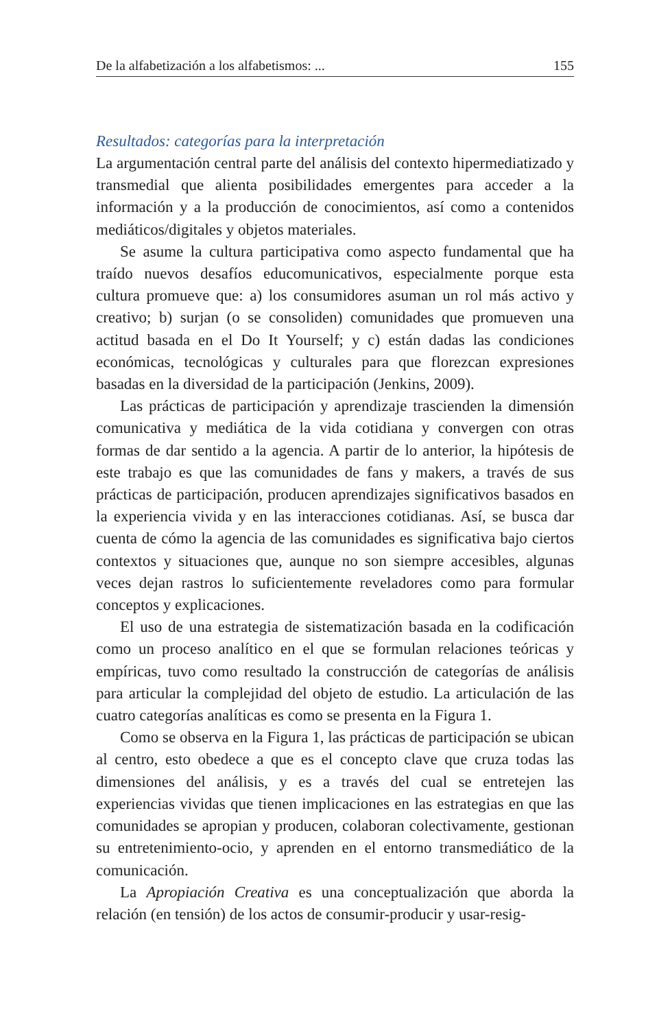De la alfabetización a los alfabetismos: ... 155
Resultados: categorías para la interpretación
La argumentación central parte del análisis del contexto hipermediatizado y transmedial que alienta posibilidades emergentes para acceder a la información y a la producción de conocimientos, así como a contenidos mediáticos/digitales y objetos materiales.
Se asume la cultura participativa como aspecto fundamental que ha traído nuevos desafíos educomunicativos, especialmente porque esta cultura promueve que: a) los consumidores asuman un rol más activo y creativo; b) surjan (o se consoliden) comunidades que promueven una actitud basada en el Do It Yourself; y c) están dadas las condiciones económicas, tecnológicas y culturales para que florezcan expresiones basadas en la diversidad de la participación (Jenkins, 2009).
Las prácticas de participación y aprendizaje trascienden la dimensión comunicativa y mediática de la vida cotidiana y convergen con otras formas de dar sentido a la agencia. A partir de lo anterior, la hipótesis de este trabajo es que las comunidades de fans y makers, a través de sus prácticas de participación, producen aprendizajes significativos basados en la experiencia vivida y en las interacciones cotidianas. Así, se busca dar cuenta de cómo la agencia de las comunidades es significativa bajo ciertos contextos y situaciones que, aunque no son siempre accesibles, algunas veces dejan rastros lo suficientemente reveladores como para formular conceptos y explicaciones.
El uso de una estrategia de sistematización basada en la codificación como un proceso analítico en el que se formulan relaciones teóricas y empíricas, tuvo como resultado la construcción de categorías de análisis para articular la complejidad del objeto de estudio. La articulación de las cuatro categorías analíticas es como se presenta en la Figura 1.
Como se observa en la Figura 1, las prácticas de participación se ubican al centro, esto obedece a que es el concepto clave que cruza todas las dimensiones del análisis, y es a través del cual se entretejen las experiencias vividas que tienen implicaciones en las estrategias en que las comunidades se apropian y producen, colaboran colectivamente, gestionan su entretenimiento-ocio, y aprenden en el entorno transmediático de la comunicación.
La Apropiación Creativa es una conceptualización que aborda la relación (en tensión) de los actos de consumir-producir y usar-resig-